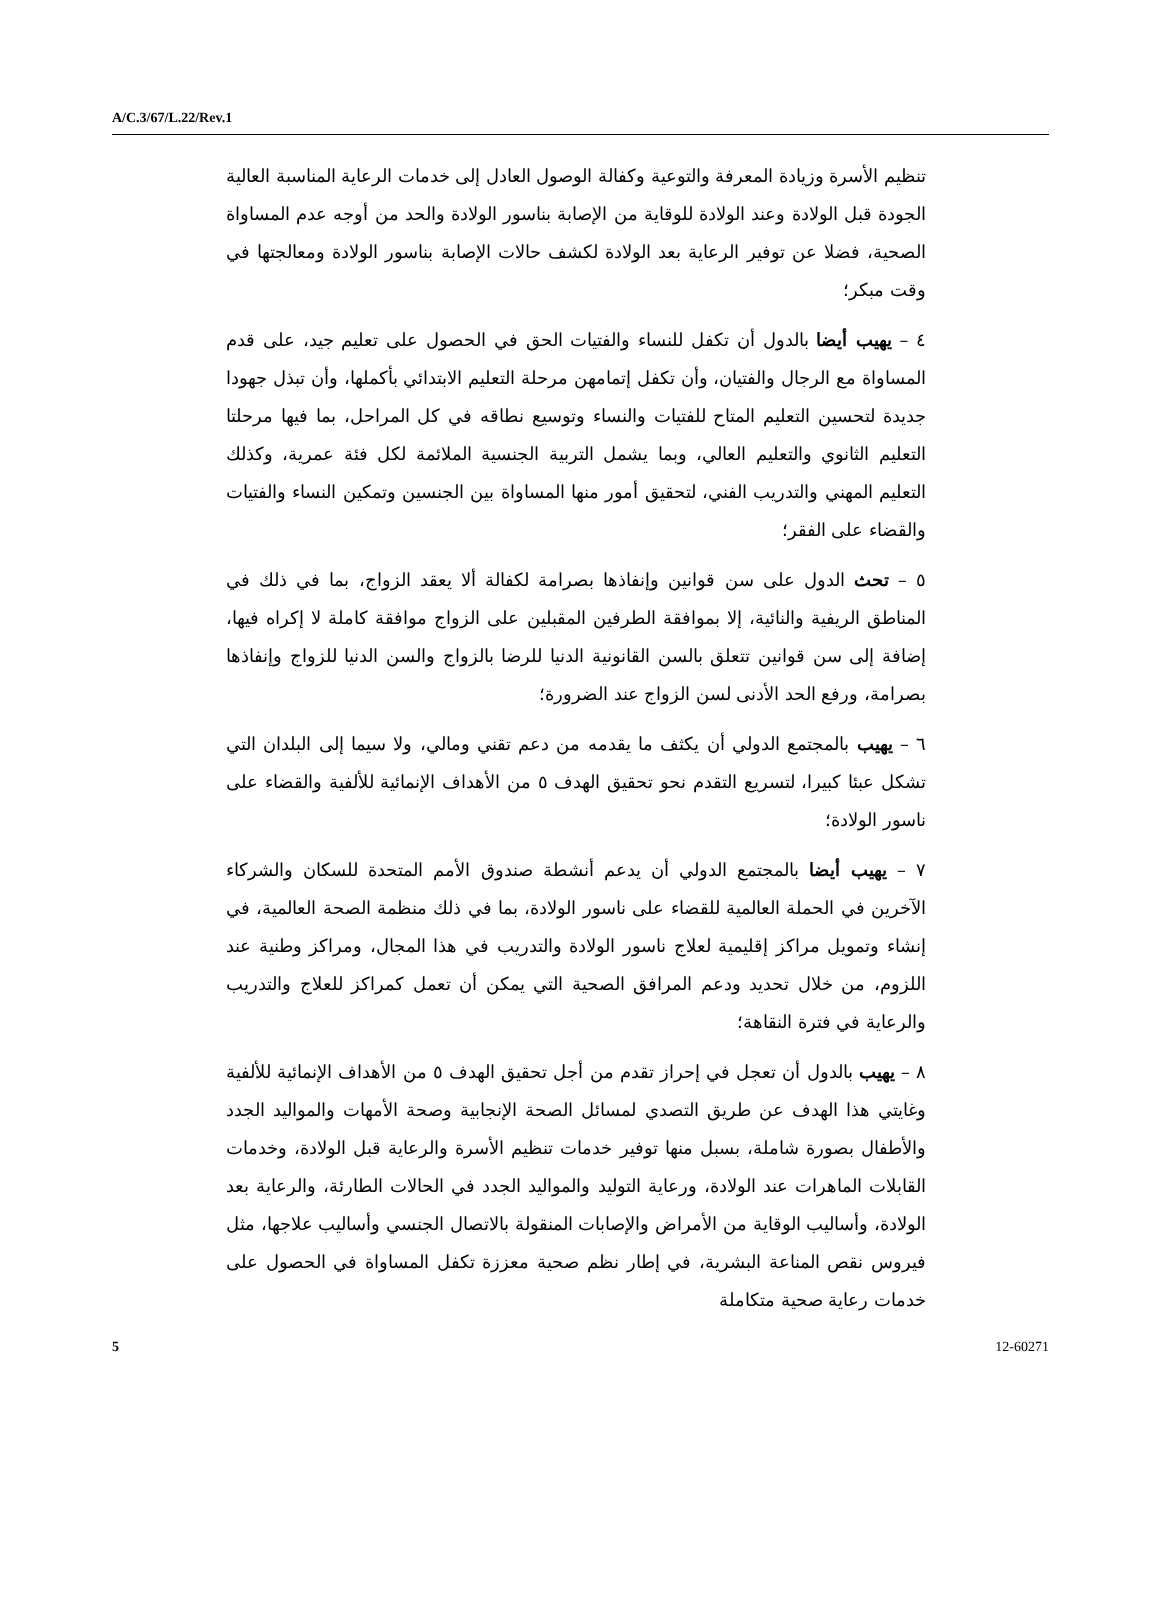A/C.3/67/L.22/Rev.1
تنظيم الأسرة وزيادة المعرفة والتوعية وكفالة الوصول العادل إلى خدمات الرعاية المناسبة العالية الجودة قبل الولادة وعند الولادة للوقاية من الإصابة بناسور الولادة والحد من أوجه عدم المساواة الصحية، فضلا عن توفير الرعاية بعد الولادة لكشف حالات الإصابة بناسور الولادة ومعالجتها في وقت مبكر؛
٤ – يهيب أيضا بالدول أن تكفل للنساء والفتيات الحق في الحصول على تعليم جيد، على قدم المساواة مع الرجال والفتيان، وأن تكفل إتمامهن مرحلة التعليم الابتدائي بأكملها، وأن تبذل جهودا جديدة لتحسين التعليم المتاح للفتيات والنساء وتوسيع نطاقه في كل المراحل، بما فيها مرحلتا التعليم الثانوي والتعليم العالي، وبما يشمل التربية الجنسية الملائمة لكل فئة عمرية، وكذلك التعليم المهني والتدريب الفني، لتحقيق أمور منها المساواة بين الجنسين وتمكين النساء والفتيات والقضاء على الفقر؛
٥ – تحث الدول على سن قوانين وإنفاذها بصرامة لكفالة ألا يعقد الزواج، بما في ذلك في المناطق الريفية والنائية، إلا بموافقة الطرفين المقبلين على الزواج موافقة كاملة لا إكراه فيها، إضافة إلى سن قوانين تتعلق بالسن القانونية الدنيا للرضا بالزواج والسن الدنيا للزواج وإنفاذها بصرامة، ورفع الحد الأدنى لسن الزواج عند الضرورة؛
٦ – يهيب بالمجتمع الدولي أن يكثف ما يقدمه من دعم تقني ومالي، ولا سيما إلى البلدان التي تشكل عبئا كبيرا، لتسريع التقدم نحو تحقيق الهدف ٥ من الأهداف الإنمائية للألفية والقضاء على ناسور الولادة؛
٧ – يهيب أيضا بالمجتمع الدولي أن يدعم أنشطة صندوق الأمم المتحدة للسكان والشركاء الآخرين في الحملة العالمية للقضاء على ناسور الولادة، بما في ذلك منظمة الصحة العالمية، في إنشاء وتمويل مراكز إقليمية لعلاج ناسور الولادة والتدريب في هذا المجال، ومراكز وطنية عند اللزوم، من خلال تحديد ودعم المرافق الصحية التي يمكن أن تعمل كمراكز للعلاج والتدريب والرعاية في فترة النقاهة؛
٨ – يهيب بالدول أن تعجل في إحراز تقدم من أجل تحقيق الهدف ٥ من الأهداف الإنمائية للألفية وغايتي هذا الهدف عن طريق التصدي لمسائل الصحة الإنجابية وصحة الأمهات والمواليد الجدد والأطفال بصورة شاملة، بسبل منها توفير خدمات تنظيم الأسرة والرعاية قبل الولادة، وخدمات القابلات الماهرات عند الولادة، ورعاية التوليد والمواليد الجدد في الحالات الطارئة، والرعاية بعد الولادة، وأساليب الوقاية من الأمراض والإصابات المنقولة بالاتصال الجنسي وأساليب علاجها، مثل فيروس نقص المناعة البشرية، في إطار نظم صحية معززة تكفل المساواة في الحصول على خدمات رعاية صحية متكاملة
5 12-60271